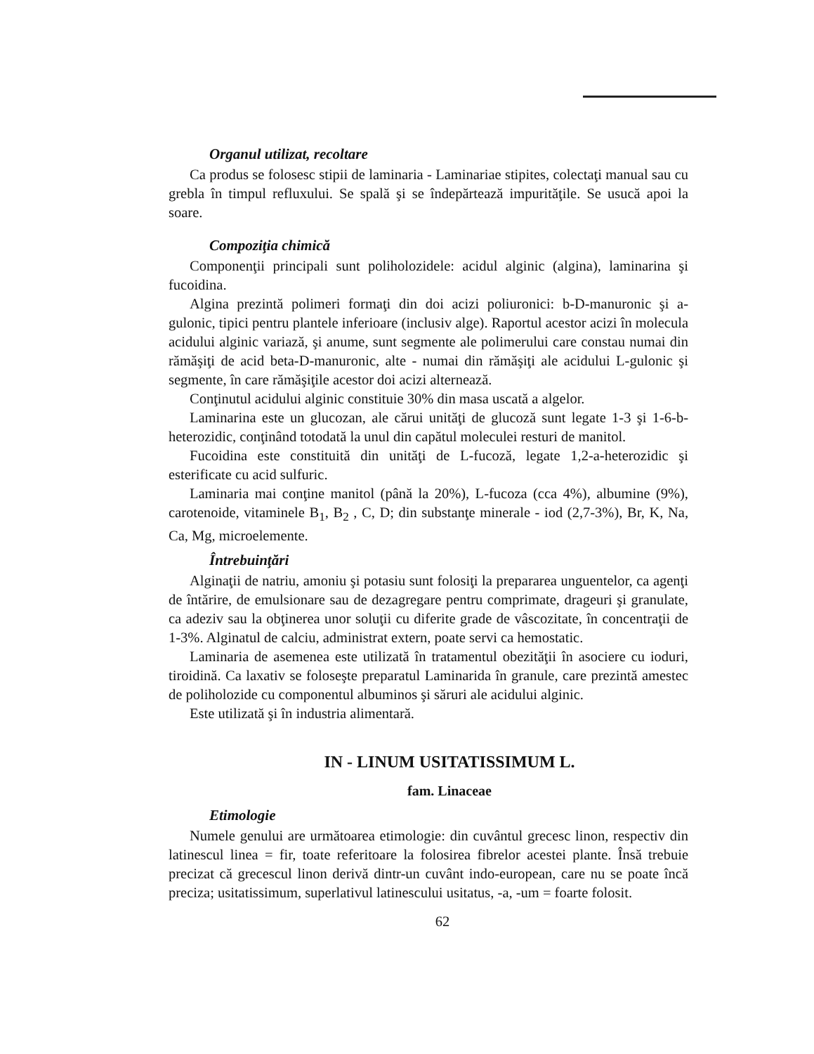Organul utilizat, recoltare
Ca produs se folosesc stipii de laminaria - Laminariae stipites, colectaţi manual sau cu grebla în timpul refluxului. Se spală şi se îndepărtează impurităţile. Se usucă apoi la soare.
Compoziţia chimică
Componenţii principali sunt poliholozidele: acidul alginic (algina), laminarina şi fucoidina.
Algina prezintă polimeri formaţi din doi acizi poliuronici: b-D-manuronic şi a-gulonic, tipici pentru plantele inferioare (inclusiv alge). Raportul acestor acizi în molecula acidului alginic variază, şi anume, sunt segmente ale polimerului care constau numai din rămăşiţi de acid beta-D-manuronic, alte - numai din rămăşiţi ale acidului L-gulonic şi segmente, în care rămăşiţile acestor doi acizi alternează.
Conţinutul acidului alginic constituie 30% din masa uscată a algelor.
Laminarina este un glucozan, ale cărui unităţi de glucoză sunt legate 1-3 şi 1-6-b-heterozidic, conţinând totodată la unul din capătul moleculei resturi de manitol.
Fucoidina este constituită din unităţi de L-fucoză, legate 1,2-a-heterozidic şi esterificate cu acid sulfuric.
Laminaria mai conţine manitol (până la 20%), L-fucoza (cca 4%), albumine (9%), carotenoide, vitaminele B<sub>1</sub>, B<sub>2</sub> , C, D; din substanţe minerale - iod (2,7-3%), Br, K, Na, Ca, Mg, microelemente.
Întrebuinţări
Alginaţii de natriu, amoniu şi potasiu sunt folosiţi la prepararea unguentelor, ca agenţi de întărire, de emulsionare sau de dezagregare pentru comprimate, drageuri şi granulate, ca adeziv sau la obţinerea unor soluţii cu diferite grade de vâscozitate, în concentraţii de 1-3%. Alginatul de calciu, administrat extern, poate servi ca hemostatic.
Laminaria de asemenea este utilizată în tratamentul obezităţii în asociere cu ioduri, tiroidină. Ca laxativ se foloseşte preparatul Laminarida în granule, care prezintă amestec de poliholozide cu componentul albuminos şi săruri ale acidului alginic.
Este utilizată şi în industria alimentară.
IN - LINUM USITATISSIMUM L.
fam. Linaceae
Etimologie
Numele genului are următoarea etimologie: din cuvântul grecesc linon, respectiv din latinescul linea = fir, toate referitoare la folosirea fibrelor acestei plante. Însă trebuie precizat că grecescul linon derivă dintr-un cuvânt indo-european, care nu se poate încă preciza; usitatissimum, superlativul latinescului usitatus, -a, -um = foarte folosit.
62